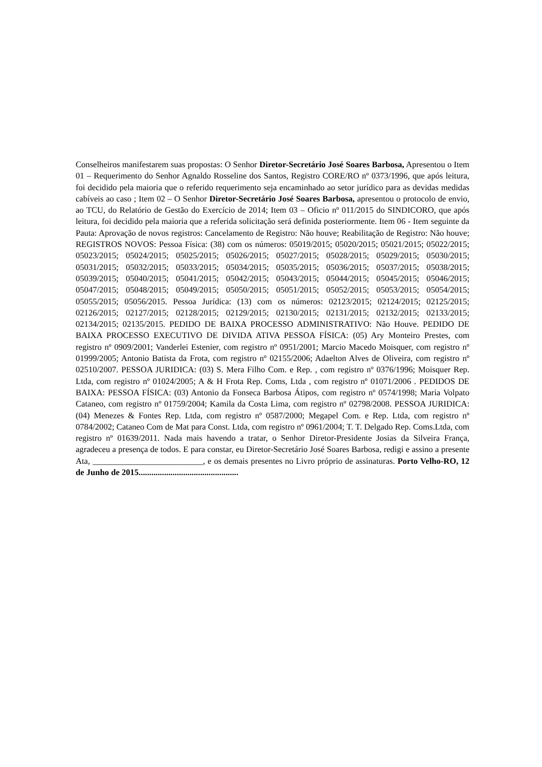Conselheiros manifestarem suas propostas: O Senhor Diretor-Secretário José Soares Barbosa, Apresentou o Item 01 – Requerimento do Senhor Agnaldo Rosseline dos Santos, Registro CORE/RO nº 0373/1996, que após leitura, foi decidido pela maioria que o referido requerimento seja encaminhado ao setor jurídico para as devidas medidas cabíveis ao caso ; Item 02 – O Senhor Diretor-Secretário José Soares Barbosa, apresentou o protocolo de envio, ao TCU, do Relatório de Gestão do Exercício de 2014; Item 03 – Oficio nº 011/2015 do SINDICORO, que após leitura, foi decidido pela maioria que a referida solicitação será definida posteriormente. Item 06 - Item seguinte da Pauta: Aprovação de novos registros: Cancelamento de Registro: Não houve; Reabilitação de Registro: Não houve; REGISTROS NOVOS: Pessoa Física: (38) com os números: 05019/2015; 05020/2015; 05021/2015; 05022/2015; 05023/2015; 05024/2015; 05025/2015; 05026/2015; 05027/2015; 05028/2015; 05029/2015; 05030/2015; 05031/2015; 05032/2015; 05033/2015; 05034/2015; 05035/2015; 05036/2015; 05037/2015; 05038/2015; 05039/2015; 05040/2015; 05041/2015; 05042/2015; 05043/2015; 05044/2015; 05045/2015; 05046/2015; 05047/2015; 05048/2015; 05049/2015; 05050/2015; 05051/2015; 05052/2015; 05053/2015; 05054/2015; 05055/2015; 05056/2015. Pessoa Jurídica: (13) com os números: 02123/2015; 02124/2015; 02125/2015; 02126/2015; 02127/2015; 02128/2015; 02129/2015; 02130/2015; 02131/2015; 02132/2015; 02133/2015; 02134/2015; 02135/2015. PEDIDO DE BAIXA PROCESSO ADMINISTRATIVO: Não Houve. PEDIDO DE BAIXA PROCESSO EXECUTIVO DE DIVIDA ATIVA PESSOA FÍSICA: (05) Ary Monteiro Prestes, com registro nº 0909/2001; Vanderlei Estenier, com registro nº 0951/2001; Marcio Macedo Moisquer, com registro nº 01999/2005; Antonio Batista da Frota, com registro nº 02155/2006; Adaelton Alves de Oliveira, com registro nº 02510/2007. PESSOA JURIDICA: (03) S. Mera Filho Com. e Rep. , com registro nº 0376/1996; Moisquer Rep. Ltda, com registro nº 01024/2005; A & H Frota Rep. Coms, Ltda , com registro nº 01071/2006 . PEDIDOS DE BAIXA: PESSOA FÍSICA: (03) Antonio da Fonseca Barbosa Átipos, com registro nº 0574/1998; Maria Volpato Cataneo, com registro nº 01759/2004; Kamila da Costa Lima, com registro nº 02798/2008. PESSOA JURIDICA: (04) Menezes & Fontes Rep. Ltda, com registro nº 0587/2000; Megapel Com. e Rep. Ltda, com registro nº 0784/2002; Cataneo Com de Mat para Const. Ltda, com registro nº 0961/2004; T. T. Delgado Rep. Coms.Ltda, com registro nº 01639/2011. Nada mais havendo a tratar, o Senhor Diretor-Presidente Josias da Silveira França, agradeceu a presença de todos. E para constar, eu Diretor-Secretário José Soares Barbosa, redigi e assino a presente Ata, __________________________, e os demais presentes no Livro próprio de assinaturas. Porto Velho-RO, 12 de Junho de 2015...............................................